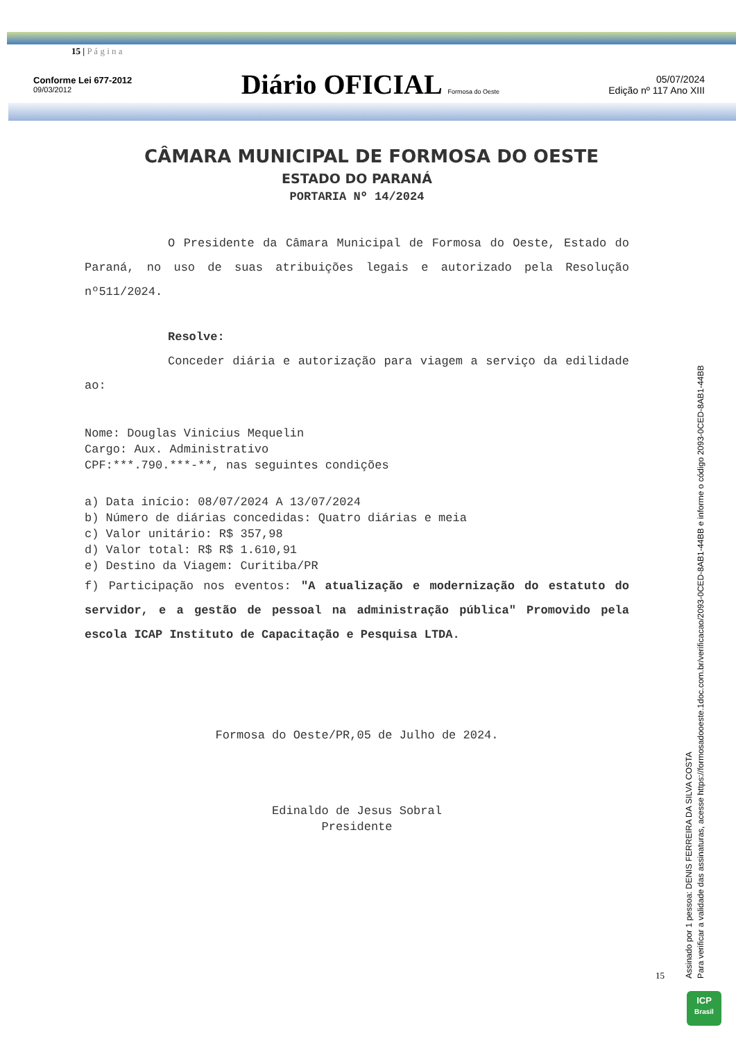15 | P á g i n a
Conforme Lei 677-2012
09/03/2012
Diário OFICIAL Formosa do Oeste
05/07/2024
Edição nº 117 Ano XIII
CÂMARA MUNICIPAL DE FORMOSA DO OESTE
ESTADO DO PARANÁ
PORTARIA Nº 14/2024
O Presidente da Câmara Municipal de Formosa do Oeste, Estado do Paraná, no uso de suas atribuições legais e autorizado pela Resolução nº511/2024.
Resolve:
Conceder diária e autorização para viagem a serviço da edilidade ao:
Nome: Douglas Vinicius Mequelin
Cargo: Aux. Administrativo
CPF:***.790.***-**, nas seguintes condições
a) Data início: 08/07/2024 A 13/07/2024
b) Número de diárias concedidas: Quatro diárias e meia
c) Valor unitário: R$ 357,98
d) Valor total: R$ R$ 1.610,91
e) Destino da Viagem: Curitiba/PR
f) Participação nos eventos: "A atualização e modernização do estatuto do servidor, e a gestão de pessoal na administração pública" Promovido pela escola ICAP Instituto de Capacitação e Pesquisa LTDA.
Formosa do Oeste/PR,05 de Julho de 2024.
Edinaldo de Jesus Sobral
Presidente
15
Assinado por 1 pessoa: DENIS FERREIRA DA SILVA COSTA
Para verificar a validade das assinaturas, acesse https://formosadooeste.1doc.com.br/verificacao/2093-0CED-8AB1-44BB e informe o código 2093-0CED-8AB1-44BB
ICP
Brasil